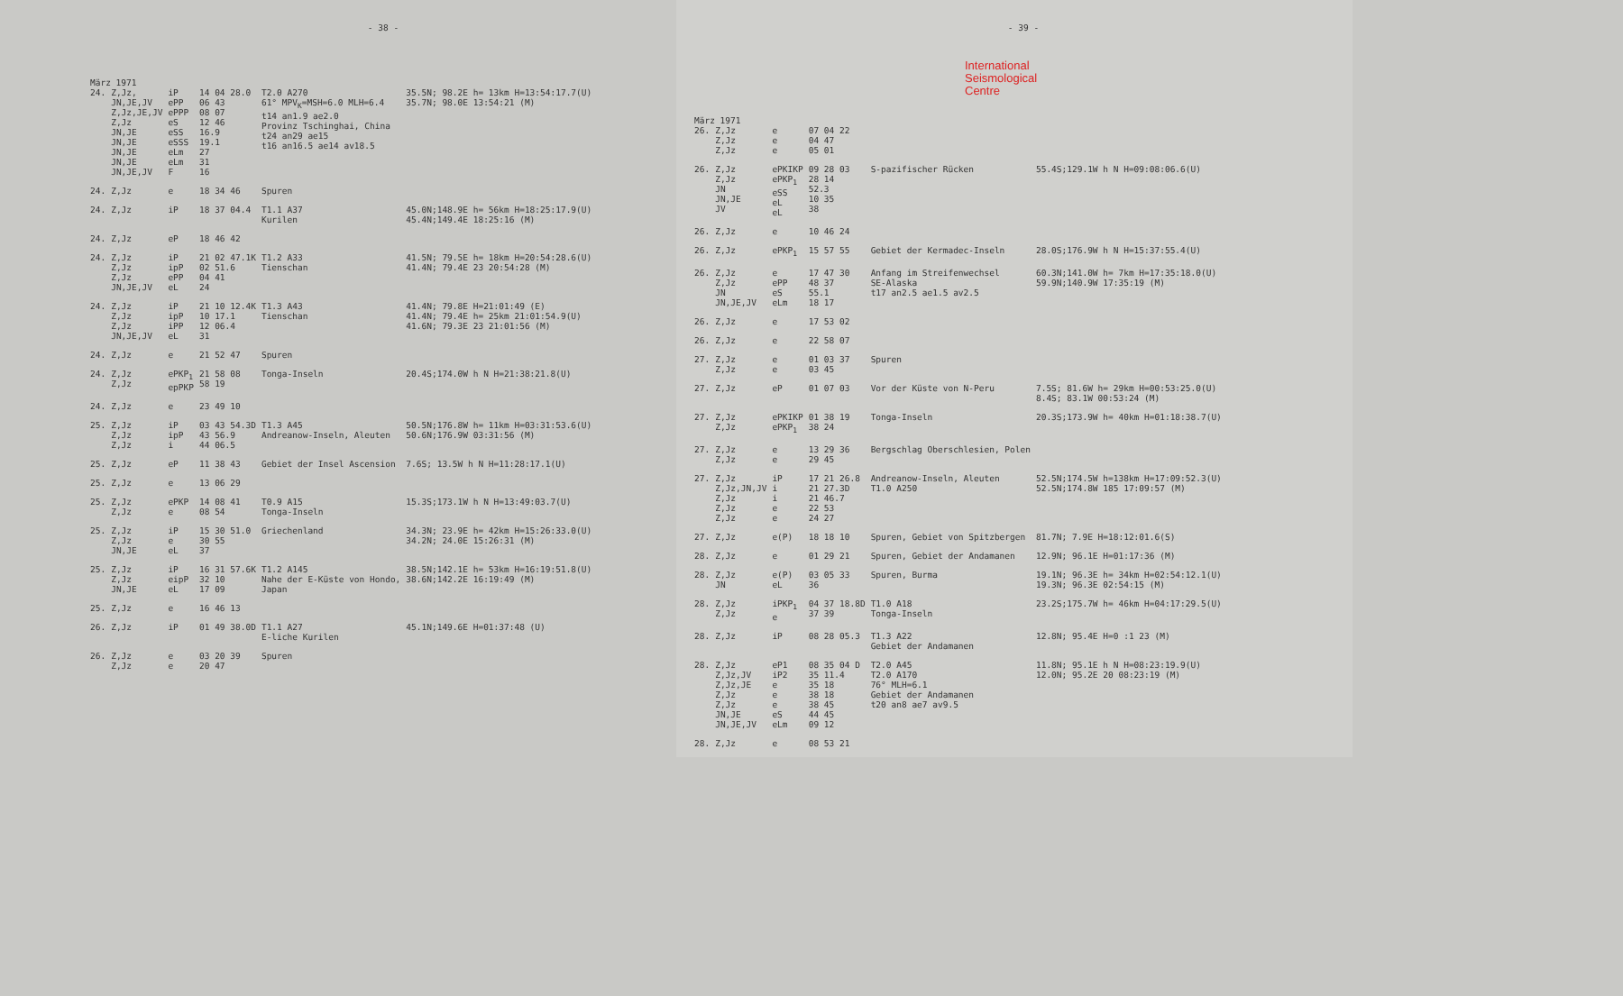- 38 -
März 1971
| 24. | Z,Jz, JN,JE,JV Z,Jz,JE,JV Z,Jz JN,JE JN,JE JN,JE JN,JE JN,JE,JV | iP ePP ePPP eS eSS eSSS eLm eLm F | 14 04 28.0 06 43 08 07 12 46 16.9 19.1 27 31 16 | T2.0 A270 61° MPV<sub>K</sub>=MSH=6.0 MLH=6.4 t14 an1.9 ae2.0 Provinz Tschinghai, China t24 an29 ae15 t16 an16.5 ae14 av18.5 | 35.5N; 98.2E h= 13km H=13:54:17.7(U) 35.7N; 98.0E 13:54:21 (M) |
| 24. | Z,Jz | e | 18 34 46 | Spuren | |
| 24. | Z,Jz | iP | 18 37 04.4 | T1.1 A37 Kurilen | 45.0N;148.9E h= 56km H=18:25:17.9(U) 45.4N;149.4E 18:25:16 (M) |
| 24. | Z,Jz | eP | 18 46 42 | | |
| 24. | Z,Jz Z,Jz Z,Jz JN,JE,JV | iP ipP ePP eL | 21 02 47.1K 02 51.6 04 41 24 | T1.2 A33 Tienschan | 41.5N; 79.5E h= 18km H=20:54:28.6(U) 41.4N; 79.4E 23 20:54:28 (M) |
| 24. | Z,Jz Z,Jz Z,Jz JN,JE,JV | iP ipP iPP eL | 21 10 12.4K 10 17.1 12 06.4 31 | T1.3 A43 Tienschan | 41.4N; 79.8E H=21:01:49 (E) 41.4N; 79.4E h= 25km 21:01:54.9(U) 41.6N; 79.3E 23 21:01:56 (M) |
| 24. | Z,Jz | e | 21 52 47 | Spuren | |
| 24. | Z,Jz Z,Jz | ePKP<sub>1</sub> epPKP | 21 58 08 58 19 | Tonga-Inseln | 20.4S;174.0W h N H=21:38:21.8(U) |
| 24. | Z,Jz | e | 23 49 10 | | |
| 25. | Z,Jz Z,Jz Z,Jz | iP ipP i | 03 43 54.3D 43 56.9 44 06.5 | T1.3 A45 Andreanow-Inseln, Aleuten | 50.5N;176.8W h= 11km H=03:31:53.6(U) 50.6N;176.9W 03:31:56 (M) |
| 25. | Z,Jz | eP | 11 38 43 | Gebiet der Insel Ascension | 7.6S; 13.5W h N H=11:28:17.1(U) |
| 25. | Z,Jz | e | 13 06 29 | | |
| 25. | Z,Jz Z,Jz | ePKP e | 14 08 41 08 54 | T0.9 A15 Tonga-Inseln | 15.3S;173.1W h N H=13:49:03.7(U) |
| 25. | Z,Jz Z,Jz JN,JE | iP e eL | 15 30 51.0 30 55 37 | Griechenland | 34.3N; 23.9E h= 42km H=15:26:33.0(U) 34.2N; 24.0E 15:26:31 (M) |
| 25. | Z,Jz Z,Jz JN,JE | iP eipP eL | 16 31 57.6K 32 10 17 09 | T1.2 A145 Nahe der E-Küste von Hondo, Japan | 38.5N;142.1E h= 53km H=16:19:51.8(U) 38.6N;142.2E 16:19:49 (M) |
| 25. | Z,Jz | e | 16 46 13 | | |
| 26. | Z,Jz | iP | 01 49 38.0D | T1.1 A27 E-liche Kurilen | 45.1N;149.6E H=01:37:48 (U) |
| 26. | Z,Jz Z,Jz | e e | 03 20 39 20 47 | Spuren | |
- 39 -
International
Seismological
Centre
März 1971
| 26. | Z,Jz Z,Jz Z,Jz | e e e | 07 04 22 04 47 05 01 | | |
| 26. | Z,Jz Z,Jz JN JN,JE JV | ePKIKP ePKP<sub>1</sub> eSS eL eL | 09 28 03 28 14 52.3 10 35 38 | S-pazifischer Rücken | 55.4S;129.1W h N H=09:08:06.6(U) |
| 26. | Z,Jz | e | 10 46 24 | | |
| 26. | Z,Jz | ePKP<sub>1</sub> | 15 57 55 | Gebiet der Kermadec-Inseln | 28.0S;176.9W h N H=15:37:55.4(U) |
| 26. | Z,Jz Z,Jz JN JN,JE,JV | e ePP eS eLm | 17 47 30 48 37 55.1 18 17 | Anfang im Streifenwechsel SE-Alaska t17 an2.5 ae1.5 av2.5 | 60.3N;141.0W h= 7km H=17:35:18.0(U) 59.9N;140.9W 17:35:19 (M) |
| 26. | Z,Jz | e | 17 53 02 | | |
| 26. | Z,Jz | e | 22 58 07 | | |
| 27. | Z,Jz Z,Jz | e e | 01 03 37 03 45 | Spuren | |
| 27. | Z,Jz | eP | 01 07 03 | Vor der Küste von N-Peru | 7.5S; 81.6W h= 29km H=00:53:25.0(U) 8.4S; 83.1W 00:53:24 (M) |
| 27. | Z,Jz Z,Jz | ePKIKP ePKP<sub>1</sub> | 01 38 19 38 24 | Tonga-Inseln | 20.3S;173.9W h= 40km H=01:18:38.7(U) |
| 27. | Z,Jz Z,Jz | e e | 13 29 36 29 45 | Bergschlag Oberschlesien, Polen | |
| 27. | Z,Jz Z,Jz,JN,JV Z,Jz Z,Jz Z,Jz | iP i i e e | 17 21 26.8 21 27.3D 21 46.7 22 53 24 27 | Andreanow-Inseln, Aleuten T1.0 A250 | 52.5N;174.5W h=138km H=17:09:52.3(U) 52.5N;174.8W 185 17:09:57 (M) |
| 27. | Z,Jz | e(P) | 18 18 10 | Spuren, Gebiet von Spitzbergen | 81.7N; 7.9E H=18:12:01.6(S) |
| 28. | Z,Jz | e | 01 29 21 | Spuren, Gebiet der Andamanen | 12.9N; 96.1E H=01:17:36 (M) |
| 28. | Z,Jz JN | e(P) eL | 03 05 33 36 | Spuren, Burma | 19.1N; 96.3E h= 34km H=02:54:12.1(U) 19.3N; 96.3E 02:54:15 (M) |
| 28. | Z,Jz Z,Jz | iPKP<sub>1</sub> e | 04 37 18.8D 37 39 | T1.0 A18 Tonga-Inseln | 23.2S;175.7W h= 46km H=04:17:29.5(U) |
| 28. | Z,Jz | iP | 08 28 05.3 | T1.3 A22 Gebiet der Andamanen | 12.8N; 95.4E H=0 :1 23 (M) |
| 28. | Z,Jz Z,Jz,JV Z,Jz,JE Z,Jz Z,Jz JN,JE JN,JE,JV | eP1 iP2 e e e eS eLm | 08 35 04 D 35 11.4 35 18 38 18 38 45 44 45 09 12 | T2.0 A45 T2.0 A170 76° MLH=6.1 Gebiet der Andamanen t20 an8 ae7 av9.5 | 11.8N; 95.1E h N H=08:23:19.9(U) 12.0N; 95.2E 20 08:23:19 (M) |
| 28. | Z,Jz | e | 08 53 21 | | |